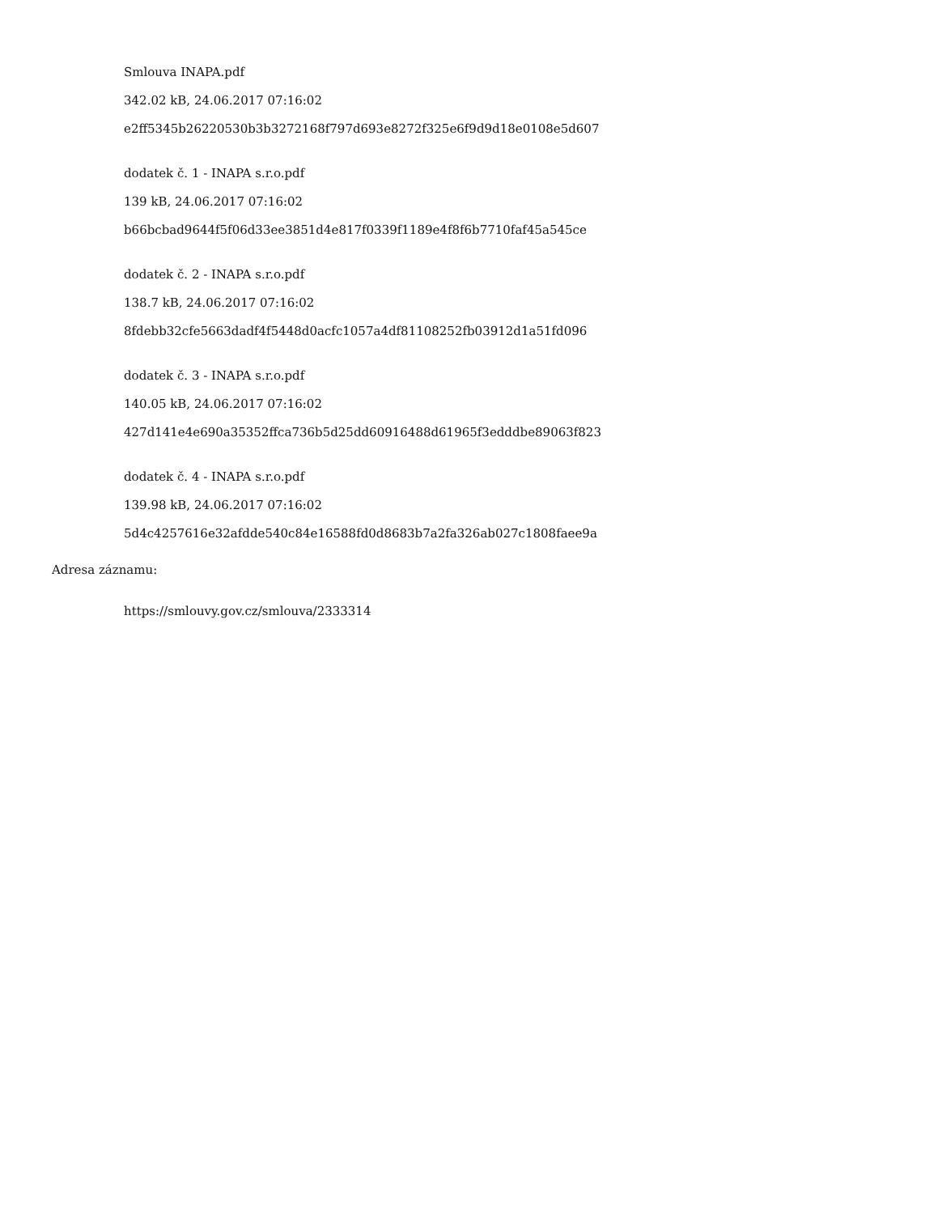Smlouva INAPA.pdf
342.02 kB, 24.06.2017 07:16:02
e2ff5345b26220530b3b3272168f797d693e8272f325e6f9d9d18e0108e5d607
dodatek č. 1 - INAPA s.r.o.pdf
139 kB, 24.06.2017 07:16:02
b66bcbad9644f5f06d33ee3851d4e817f0339f1189e4f8f6b7710faf45a545ce
dodatek č. 2 - INAPA s.r.o.pdf
138.7 kB, 24.06.2017 07:16:02
8fdebb32cfe5663dadf4f5448d0acfc1057a4df81108252fb03912d1a51fd096
dodatek č. 3 - INAPA s.r.o.pdf
140.05 kB, 24.06.2017 07:16:02
427d141e4e690a35352ffca736b5d25dd60916488d61965f3edddbe89063f823
dodatek č. 4 - INAPA s.r.o.pdf
139.98 kB, 24.06.2017 07:16:02
5d4c4257616e32afdde540c84e16588fd0d8683b7a2fa326ab027c1808faee9a
Adresa záznamu:
https://smlouvy.gov.cz/smlouva/2333314